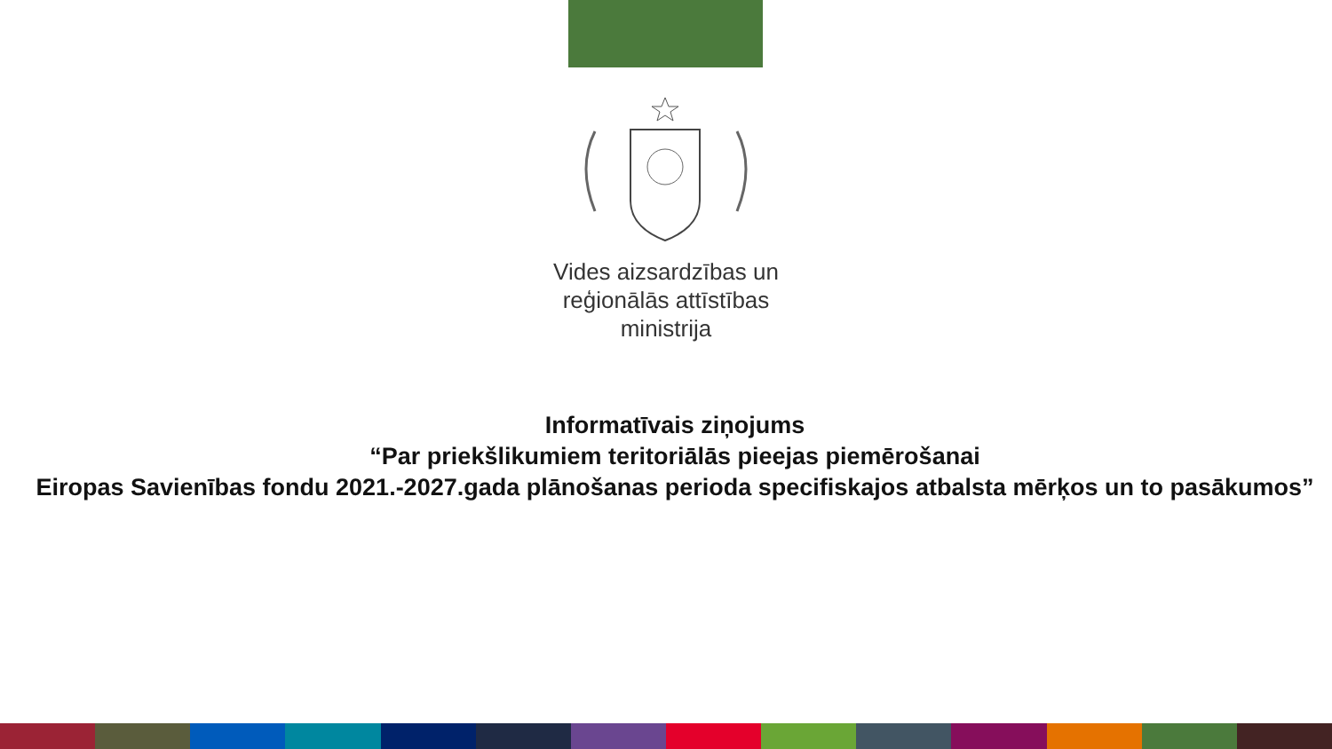Vides aizsardzības un
reģionālās attīstības
ministrija
Informatīvais ziņojums
“Par priekšlikumiem teritoriālās pieejas piemērošanai
Eiropas Savienības fondu 2021.-2027.gada plānošanas perioda specifiskajos atbalsta mērķos un to pasākumos”